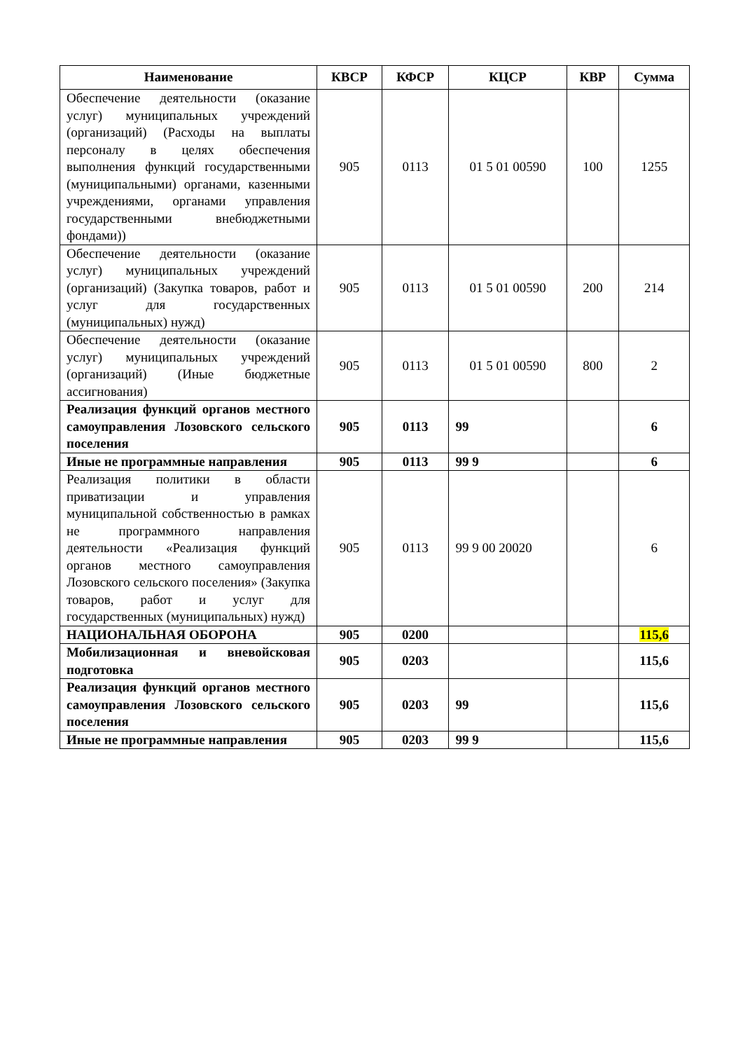| Наименование | КВСР | КФСР | КЦСР | КВР | Сумма |
| --- | --- | --- | --- | --- | --- |
| Обеспечение деятельности (оказание услуг) муниципальных учреждений (организаций) (Расходы на выплаты персоналу в целях обеспечения выполнения функций государственными (муниципальными) органами, казенными учреждениями, органами управления государственными внебюджетными фондами)) | 905 | 0113 | 01 5 01 00590 | 100 | 1255 |
| Обеспечение деятельности (оказание услуг) муниципальных учреждений (организаций) (Закупка товаров, работ и услуг для государственных (муниципальных) нужд) | 905 | 0113 | 01 5 01 00590 | 200 | 214 |
| Обеспечение деятельности (оказание услуг) муниципальных учреждений (организаций) (Иные бюджетные ассигнования) | 905 | 0113 | 01 5 01 00590 | 800 | 2 |
| Реализация функций органов местного самоуправления Лозовского сельского поселения | 905 | 0113 | 99 | | 6 |
| Иные не программные направления | 905 | 0113 | 99 9 | | 6 |
| Реализация политики в области приватизации и управления муниципальной собственностью в рамках не программного направления деятельности «Реализация функций органов местного самоуправления Лозовского сельского поселения» (Закупка товаров, работ и услуг для государственных (муниципальных) нужд) | 905 | 0113 | 99 9 00 20020 | | 6 |
| НАЦИОНАЛЬНАЯ ОБОРОНА | 905 | 0200 | | | 115,6 |
| Мобилизационная и вневойсковая подготовка | 905 | 0203 | | | 115,6 |
| Реализация функций органов местного самоуправления Лозовского сельского поселения | 905 | 0203 | 99 | | 115,6 |
| Иные не программные направления | 905 | 0203 | 99 9 | | 115,6 |